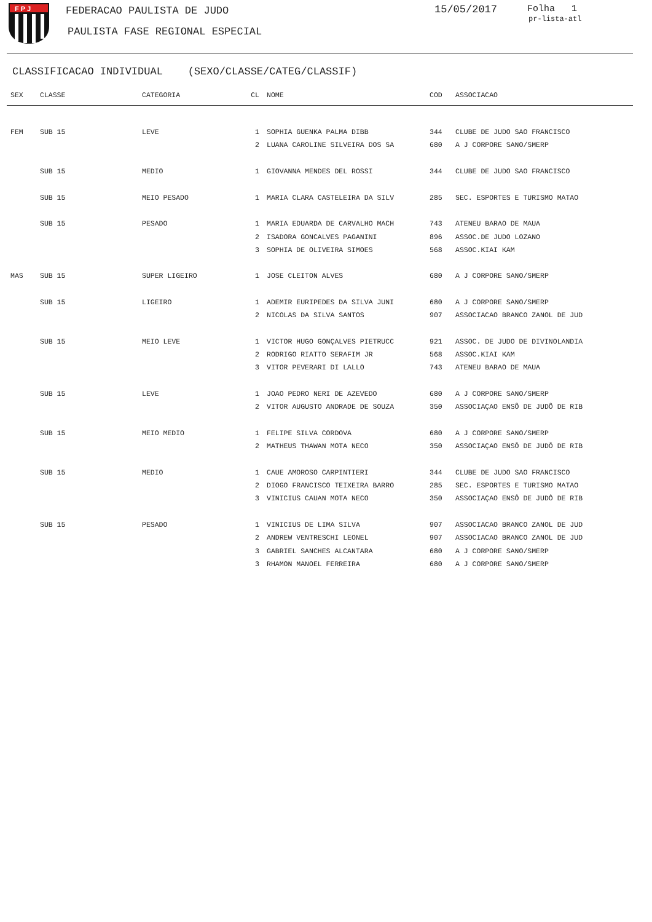F P J
FEDERACAO PAULISTA DE JUDO
PAULISTA FASE REGIONAL ESPECIAL
15/05/2017 Folha 1
pr-lista-atl
CLASSIFICACAO INDIVIDUAL (SEXO/CLASSE/CATEG/CLASSIF)
| SEX | CLASSE | CATEGORIA | CL | NOME | COD | ASSOCIACAO |
| --- | --- | --- | --- | --- | --- | --- |
| FEM | SUB 15 | LEVE | 1 | SOPHIA GUENKA PALMA DIBB | 344 | CLUBE DE JUDO SAO FRANCISCO |
| | | | 2 | LUANA CAROLINE SILVEIRA DOS SA | 680 | A J CORPORE SANO/SMERP |
| | SUB 15 | MEDIO | 1 | GIOVANNA MENDES DEL ROSSI | 344 | CLUBE DE JUDO SAO FRANCISCO |
| | SUB 15 | MEIO PESADO | 1 | MARIA CLARA CASTELEIRA DA SILV | 285 | SEC. ESPORTES E TURISMO MATAO |
| | SUB 15 | PESADO | 1 | MARIA EDUARDA DE CARVALHO MACH | 743 | ATENEU BARAO DE MAUA |
| | | | 2 | ISADORA GONCALVES PAGANINI | 896 | ASSOC.DE JUDO LOZANO |
| | | | 3 | SOPHIA DE OLIVEIRA SIMOES | 568 | ASSOC.KIAI KAM |
| MAS | SUB 15 | SUPER LIGEIRO | 1 | JOSE CLEITON ALVES | 680 | A J CORPORE SANO/SMERP |
| | SUB 15 | LIGEIRO | 1 | ADEMIR EURIPEDES DA SILVA JUNI | 680 | A J CORPORE SANO/SMERP |
| | | | 2 | NICOLAS DA SILVA SANTOS | 907 | ASSOCIACAO BRANCO ZANOL DE JUD |
| | SUB 15 | MEIO LEVE | 1 | VICTOR HUGO GONÇALVES PIETRUCC | 921 | ASSOC. DE JUDO DE DIVINOLANDIA |
| | | | 2 | RODRIGO RIATTO SERAFIM JR | 568 | ASSOC.KIAI KAM |
| | | | 3 | VITOR PEVERARI DI LALLO | 743 | ATENEU BARAO DE MAUA |
| | SUB 15 | LEVE | 1 | JOAO PEDRO NERI DE AZEVEDO | 680 | A J CORPORE SANO/SMERP |
| | | | 2 | VITOR AUGUSTO ANDRADE DE SOUZA | 350 | ASSOCIAÇAO ENSÔ DE JUDÔ DE RIB |
| | SUB 15 | MEIO MEDIO | 1 | FELIPE SILVA CORDOVA | 680 | A J CORPORE SANO/SMERP |
| | | | 2 | MATHEUS THAWAN MOTA NECO | 350 | ASSOCIAÇAO ENSÔ DE JUDÔ DE RIB |
| | SUB 15 | MEDIO | 1 | CAUE AMOROSO CARPINTIERI | 344 | CLUBE DE JUDO SAO FRANCISCO |
| | | | 2 | DIOGO FRANCISCO TEIXEIRA BARRO | 285 | SEC. ESPORTES E TURISMO MATAO |
| | | | 3 | VINICIUS CAUAN MOTA NECO | 350 | ASSOCIAÇAO ENSÔ DE JUDÔ DE RIB |
| | SUB 15 | PESADO | 1 | VINICIUS DE LIMA SILVA | 907 | ASSOCIACAO BRANCO ZANOL DE JUD |
| | | | 2 | ANDREW VENTRESCHI LEONEL | 907 | ASSOCIACAO BRANCO ZANOL DE JUD |
| | | | 3 | GABRIEL SANCHES ALCANTARA | 680 | A J CORPORE SANO/SMERP |
| | | | 3 | RHAMON MANOEL FERREIRA | 680 | A J CORPORE SANO/SMERP |